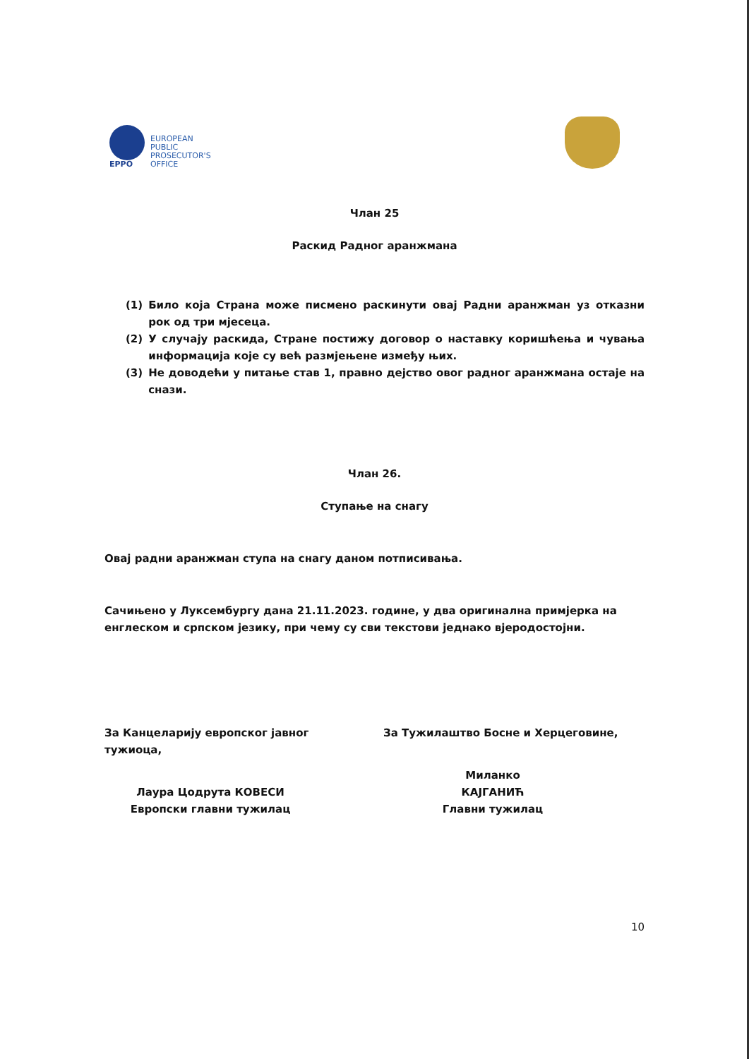EPPO
EUROPEAN
PUBLIC
PROSECUTOR'S
OFFICE
Члан 25
Раскид Радног аранжмана
(1) Било која Страна може писмено раскинути овај Радни аранжман уз отказни рок од три мјесеца.
(2) У случају раскида, Стране постижу договор о наставку коришћења и чувања информација које су већ размјењене између њих.
(3) Не доводећи у питање став 1, правно дејство овог радног аранжмана остаје на снази.
Члан 26.
Ступање на снагу
Овај радни аранжман ступа на снагу даном потписивања.
Сачињено у Луксембургу дана 21.11.2023. године, у два оригинална примјерка на енглеском и српском језику, при чему су сви текстови једнако вјеродостојни.
За Канцеларију европског јавног тужиоца,
Лаура Цодрута КОВЕСИ
Европски главни тужилац
За Тужилаштво Босне и Херцеговине,
Миланко КАЈГАНИЋ
Главни тужилац
10